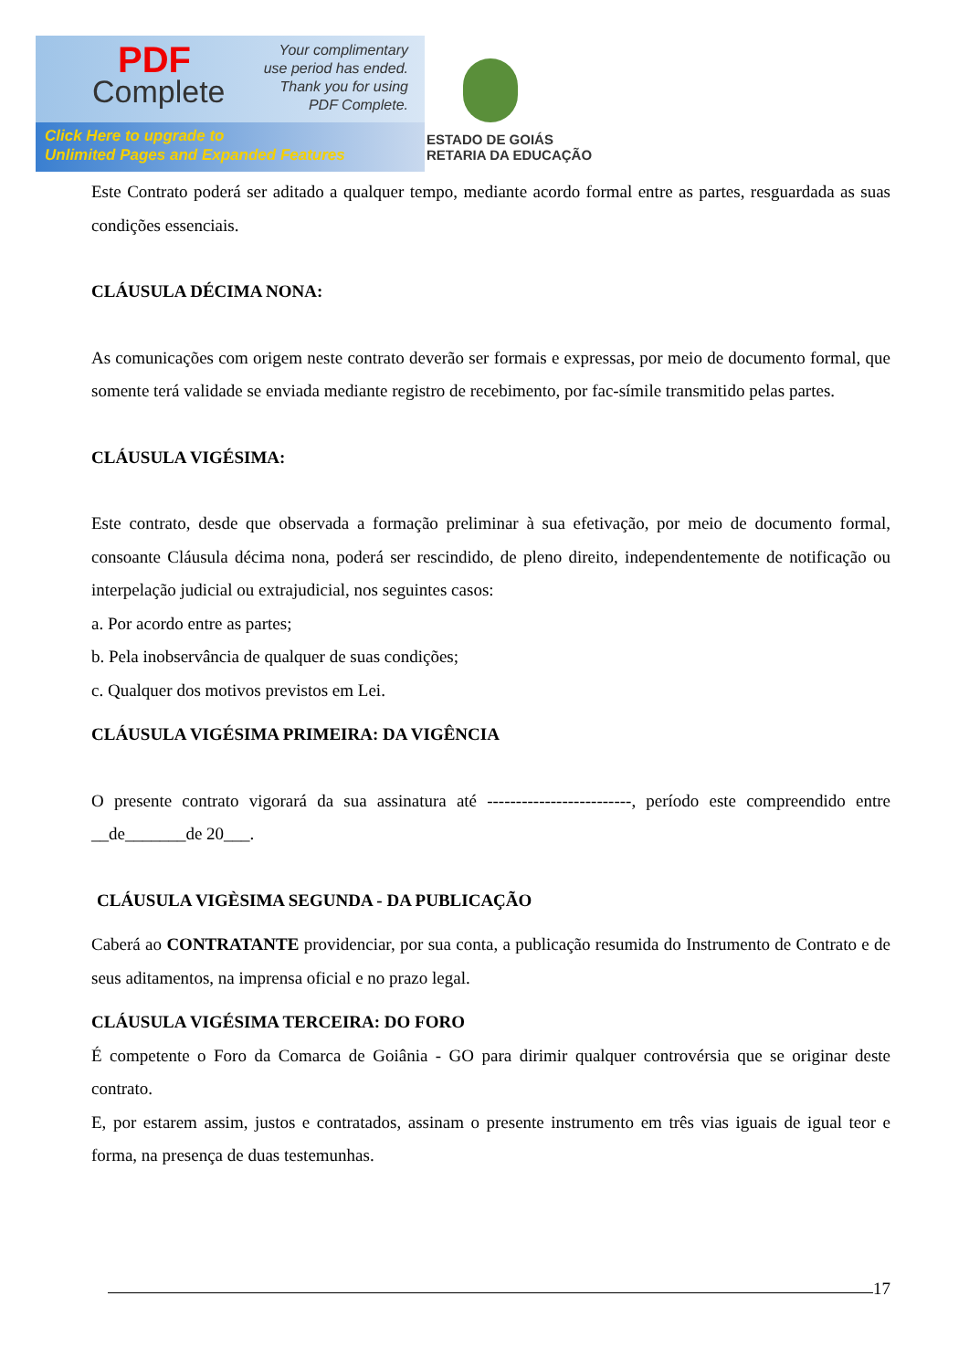PDF
Complete
Your complimentary
use period has ended.
Thank you for using
PDF Complete.
Click Here to upgrade to
Unlimited Pages and Expanded Features
ESTADO DE GOIÁS
RETARIA DA EDUCAÇÃO
Este Contrato poderá ser aditado a qualquer tempo, mediante acordo formal entre as partes, resguardada as suas condições essenciais.
CLÁUSULA DÉCIMA NONA:
As comunicações com origem neste contrato deverão ser formais e expressas, por meio de documento formal, que somente terá validade se enviada mediante registro de recebimento, por fac-símile transmitido pelas partes.
CLÁUSULA VIGÉSIMA:
Este contrato, desde que observada a formação preliminar à sua efetivação, por meio de documento formal, consoante Cláusula décima nona, poderá ser rescindido, de pleno direito, independentemente de notificação ou interpelação judicial ou extrajudicial, nos seguintes casos:
a. Por acordo entre as partes;
b. Pela inobservância de qualquer de suas condições;
c. Qualquer dos motivos previstos em Lei.
CLÁUSULA VIGÉSIMA PRIMEIRA: DA VIGÊNCIA
O presente contrato vigorará da sua assinatura até -------------------------, período este compreendido entre __de_______de 20___.
CLÁUSULA VIGÈSIMA SEGUNDA - DA PUBLICAÇÃO
Caberá ao CONTRATANTE providenciar, por sua conta, a publicação resumida do Instrumento de Contrato e de seus aditamentos, na imprensa oficial e no prazo legal.
CLÁUSULA VIGÉSIMA TERCEIRA: DO FORO
É competente o Foro da Comarca de Goiânia - GO para dirimir qualquer controvérsia que se originar deste contrato.
E, por estarem assim, justos e contratados, assinam o presente instrumento em três vias iguais de igual teor e forma, na presença de duas testemunhas.
17